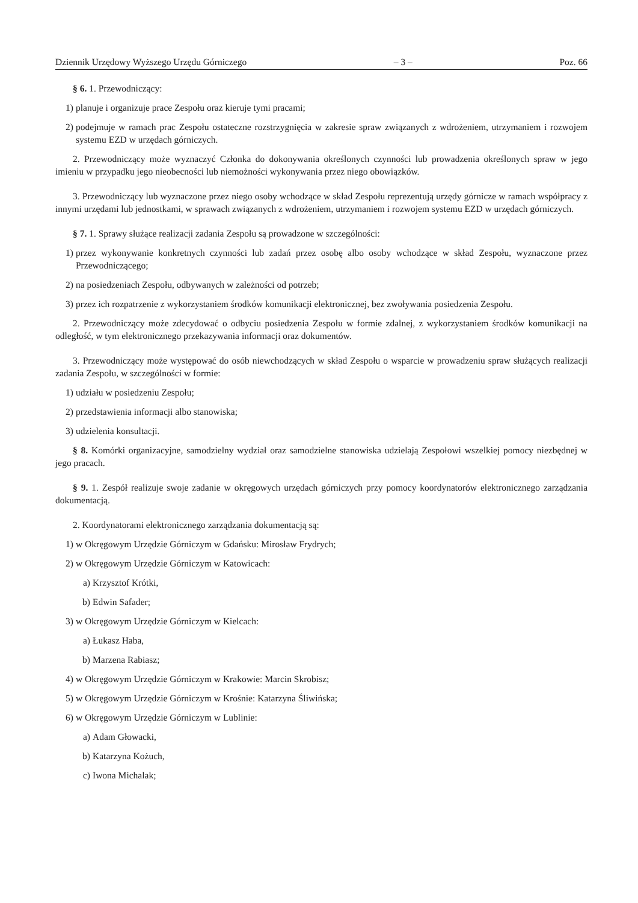Dziennik Urzędowy Wyższego Urzędu Górniczego – 3 – Poz. 66
§ 6. 1. Przewodniczący:
1) planuje i organizuje prace Zespołu oraz kieruje tymi pracami;
2) podejmuje w ramach prac Zespołu ostateczne rozstrzygnięcia w zakresie spraw związanych z wdrożeniem, utrzymaniem i rozwojem systemu EZD w urzędach górniczych.
2. Przewodniczący może wyznaczyć Członka do dokonywania określonych czynności lub prowadzenia określonych spraw w jego imieniu w przypadku jego nieobecności lub niemożności wykonywania przez niego obowiązków.
3. Przewodniczący lub wyznaczone przez niego osoby wchodzące w skład Zespołu reprezentują urzędy górnicze w ramach współpracy z innymi urzędami lub jednostkami, w sprawach związanych z wdrożeniem, utrzymaniem i rozwojem systemu EZD w urzędach górniczych.
§ 7. 1. Sprawy służące realizacji zadania Zespołu są prowadzone w szczególności:
1) przez wykonywanie konkretnych czynności lub zadań przez osobę albo osoby wchodzące w skład Zespołu, wyznaczone przez Przewodniczącego;
2) na posiedzeniach Zespołu, odbywanych w zależności od potrzeb;
3) przez ich rozpatrzenie z wykorzystaniem środków komunikacji elektronicznej, bez zwoływania posiedzenia Zespołu.
2. Przewodniczący może zdecydować o odbyciu posiedzenia Zespołu w formie zdalnej, z wykorzystaniem środków komunikacji na odległość, w tym elektronicznego przekazywania informacji oraz dokumentów.
3. Przewodniczący może występować do osób niewchodzących w skład Zespołu o wsparcie w prowadzeniu spraw służących realizacji zadania Zespołu, w szczególności w formie:
1) udziału w posiedzeniu Zespołu;
2) przedstawienia informacji albo stanowiska;
3) udzielenia konsultacji.
§ 8. Komórki organizacyjne, samodzielny wydział oraz samodzielne stanowiska udzielają Zespołowi wszelkiej pomocy niezbędnej w jego pracach.
§ 9. 1. Zespół realizuje swoje zadanie w okręgowych urzędach górniczych przy pomocy koordynatorów elektronicznego zarządzania dokumentacją.
2. Koordynatorami elektronicznego zarządzania dokumentacją są:
1) w Okręgowym Urzędzie Górniczym w Gdańsku: Mirosław Frydrych;
2) w Okręgowym Urzędzie Górniczym w Katowicach:
a) Krzysztof Krótki,
b) Edwin Safader;
3) w Okręgowym Urzędzie Górniczym w Kielcach:
a) Łukasz Haba,
b) Marzena Rabiasz;
4) w Okręgowym Urzędzie Górniczym w Krakowie: Marcin Skrobisz;
5) w Okręgowym Urzędzie Górniczym w Krośnie: Katarzyna Śliwińska;
6) w Okręgowym Urzędzie Górniczym w Lublinie:
a) Adam Głowacki,
b) Katarzyna Kożuch,
c) Iwona Michalak;